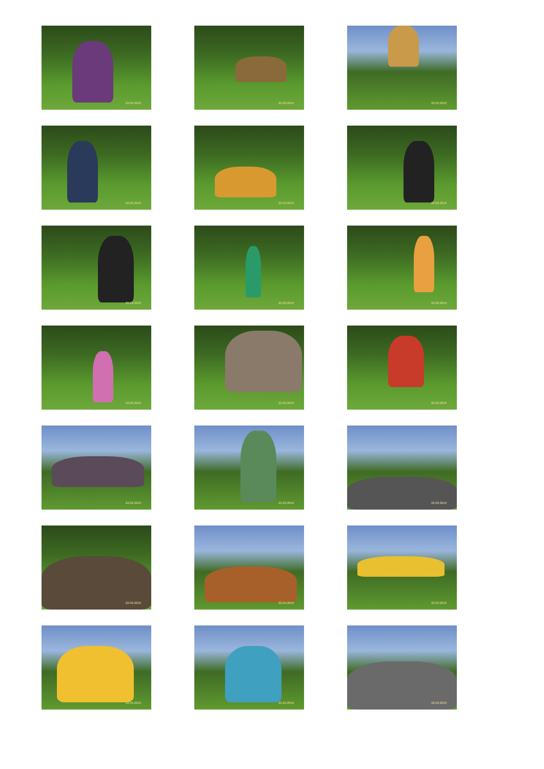22.09.2010
22.09.2010
22.09.2010
22.09.2010
22.09.2010
22.09.2010
22.09.2010
22.09.2010
22.09.2010
22.09.2010
22.09.2010
22.09.2010
22.09.2010
22.09.2010
22.09.2010
22.09.2010
22.09.2010
22.09.2010
22.09.2010
22.09.2010
22.09.2010